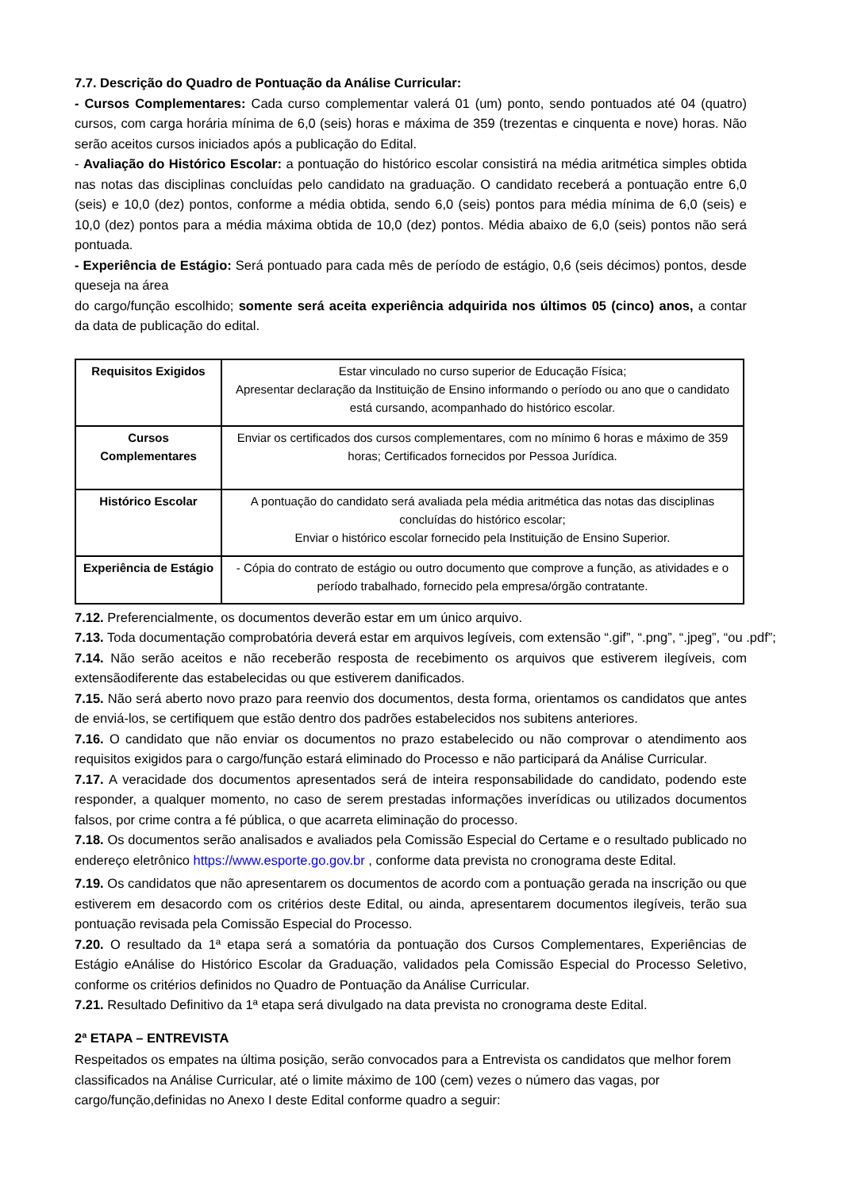7.7. Descrição do Quadro de Pontuação da Análise Curricular:
- Cursos Complementares: Cada curso complementar valerá 01 (um) ponto, sendo pontuados até 04 (quatro) cursos, com carga horária mínima de 6,0 (seis) horas e máxima de 359 (trezentas e cinquenta e nove) horas. Não serão aceitos cursos iniciados após a publicação do Edital.
- Avaliação do Histórico Escolar: a pontuação do histórico escolar consistirá na média aritmética simples obtida nas notas das disciplinas concluídas pelo candidato na graduação. O candidato receberá a pontuação entre 6,0 (seis) e 10,0 (dez) pontos, conforme a média obtida, sendo 6,0 (seis) pontos para média mínima de 6,0 (seis) e 10,0 (dez) pontos para a média máxima obtida de 10,0 (dez) pontos. Média abaixo de 6,0 (seis) pontos não será pontuada.
- Experiência de Estágio: Será pontuado para cada mês de período de estágio, 0,6 (seis décimos) pontos, desde queseja na área
do cargo/função escolhido; somente será aceita experiência adquirida nos últimos 05 (cinco) anos, a contar da data de publicação do edital.
| Requisitos Exigidos | Estar vinculado no curso superior de Educação Física; Apresentar declaração da Instituição de Ensino informando o período ou ano que o candidato está cursando, acompanhado do histórico escolar. |
| Cursos Complementares | Enviar os certificados dos cursos complementares, com no mínimo 6 horas e máximo de 359 horas; Certificados fornecidos por Pessoa Jurídica. |
| Histórico Escolar | A pontuação do candidato será avaliada pela média aritmética das notas das disciplinas concluídas do histórico escolar; Enviar o histórico escolar fornecido pela Instituição de Ensino Superior. |
| Experiência de Estágio | - Cópia do contrato de estágio ou outro documento que comprove a função, as atividades e o período trabalhado, fornecido pela empresa/órgão contratante. |
7.12. Preferencialmente, os documentos deverão estar em um único arquivo.
7.13. Toda documentação comprobatória deverá estar em arquivos legíveis, com extensão “.gif”, “.png”, “.jpeg”, “ou .pdf”;
7.14. Não serão aceitos e não receberão resposta de recebimento os arquivos que estiverem ilegíveis, com extensãodiferente das estabelecidas ou que estiverem danificados.
7.15. Não será aberto novo prazo para reenvio dos documentos, desta forma, orientamos os candidatos que antes de enviá-los, se certifiquem que estão dentro dos padrões estabelecidos nos subitens anteriores.
7.16. O candidato que não enviar os documentos no prazo estabelecido ou não comprovar o atendimento aos requisitos exigidos para o cargo/função estará eliminado do Processo e não participará da Análise Curricular.
7.17. A veracidade dos documentos apresentados será de inteira responsabilidade do candidato, podendo este responder, a qualquer momento, no caso de serem prestadas informações inverídicas ou utilizados documentos falsos, por crime contra a fé pública, o que acarreta eliminação do processo.
7.18. Os documentos serão analisados e avaliados pela Comissão Especial do Certame e o resultado publicado no endereço eletrônico https://www.esporte.go.gov.br , conforme data prevista no cronograma deste Edital.
7.19. Os candidatos que não apresentarem os documentos de acordo com a pontuação gerada na inscrição ou que estiverem em desacordo com os critérios deste Edital, ou ainda, apresentarem documentos ilegíveis, terão sua pontuação revisada pela Comissão Especial do Processo.
7.20. O resultado da 1ª etapa será a somatória da pontuação dos Cursos Complementares, Experiências de Estágio eAnálise do Histórico Escolar da Graduação, validados pela Comissão Especial do Processo Seletivo, conforme os critérios definidos no Quadro de Pontuação da Análise Curricular.
7.21. Resultado Definitivo da 1ª etapa será divulgado na data prevista no cronograma deste Edital.
2ª ETAPA – ENTREVISTA
Respeitados os empates na última posição, serão convocados para a Entrevista os candidatos que melhor forem classificados na Análise Curricular, até o limite máximo de 100 (cem) vezes o número das vagas, por cargo/função,definidas no Anexo I deste Edital conforme quadro a seguir: